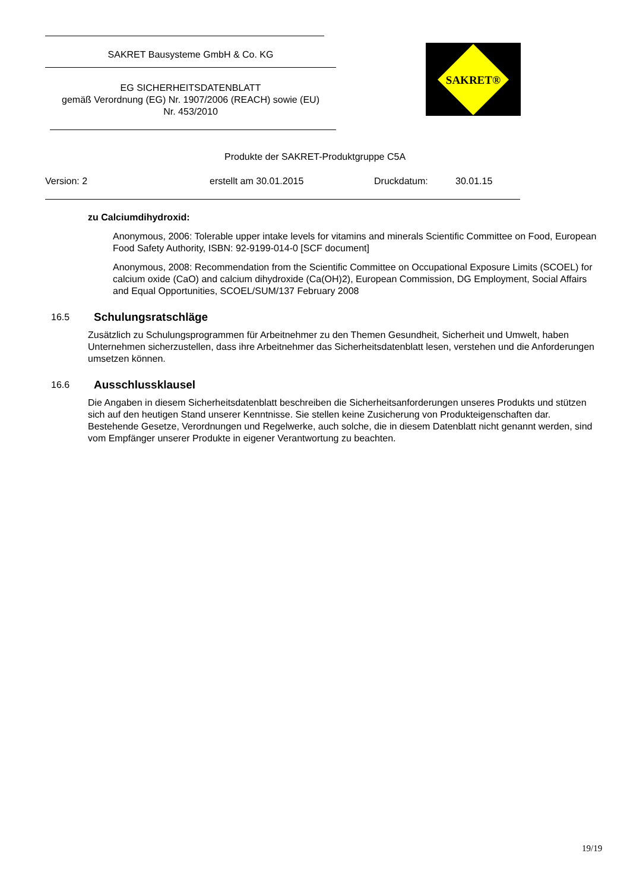SAKRET Bausysteme GmbH & Co. KG
EG SICHERHEITSDATENBLATT
gemäß Verordnung (EG) Nr. 1907/2006 (REACH) sowie (EU)
Nr. 453/2010
SAKRET®
Produkte der SAKRET-Produktgruppe C5A
Version: 2 erstellt am 30.01.2015 Druckdatum: 30.01.15
zu Calciumdihydroxid:
Anonymous, 2006: Tolerable upper intake levels for vitamins and minerals Scientific Committee on Food, European Food Safety Authority, ISBN: 92-9199-014-0 [SCF document]
Anonymous, 2008: Recommendation from the Scientific Committee on Occupational Exposure Limits (SCOEL) for calcium oxide (CaO) and calcium dihydroxide (Ca(OH)2), European Commission, DG Employment, Social Affairs and Equal Opportunities, SCOEL/SUM/137 February 2008
16.5
Schulungsratschläge
Zusätzlich zu Schulungsprogrammen für Arbeitnehmer zu den Themen Gesundheit, Sicherheit und Umwelt, haben Unternehmen sicherzustellen, dass ihre Arbeitnehmer das Sicherheitsdatenblatt lesen, verstehen und die Anforderungen umsetzen können.
16.6
Ausschlussklausel
Die Angaben in diesem Sicherheitsdatenblatt beschreiben die Sicherheitsanforderungen unseres Produkts und stützen sich auf den heutigen Stand unserer Kenntnisse. Sie stellen keine Zusicherung von Produkteigenschaften dar. Bestehende Gesetze, Verordnungen und Regelwerke, auch solche, die in diesem Datenblatt nicht genannt werden, sind vom Empfänger unserer Produkte in eigener Verantwortung zu beachten.
19/19